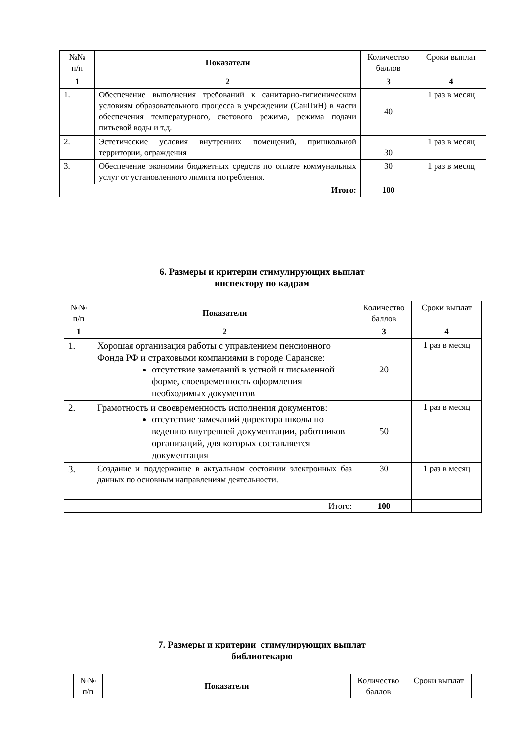| №№ п/п | Показатели | Количество баллов | Сроки выплат |
| --- | --- | --- | --- |
| 1 | 2 | 3 | 4 |
| 1. | Обеспечение выполнения требований к санитарно-гигиеническим условиям образовательного процесса в учреждении (СанПиН) в части обеспечения температурного, светового режима, режима подачи питьевой воды и т.д. | 40 | 1 раз в месяц |
| 2. | Эстетические условия внутренних помещений, пришкольной территории, ограждения | 30 | 1 раз в месяц |
| 3. | Обеспечение экономии бюджетных средств по оплате коммунальных услуг от установленного лимита потребления. | 30 | 1 раз в месяц |
| Итого: | | 100 | |
6. Размеры и критерии стимулирующих выплат
инспектору по кадрам
| №№ п/п | Показатели | Количество баллов | Сроки выплат |
| --- | --- | --- | --- |
| 1 | 2 | 3 | 4 |
| 1. | Хорошая организация работы с управлением пенсионного Фонда РФ и страховыми компаниями в городе Саранске: отсутствие замечаний в устной и письменной форме, своевременность оформления необходимых документов | 20 | 1 раз в месяц |
| 2. | Грамотность и своевременность исполнения документов: отсутствие замечаний директора школы по ведению внутренней документации, работников организаций, для которых составляется документация | 50 | 1 раз в месяц |
| 3. | Создание и поддержание в актуальном состоянии электронных баз данных по основным направлениям деятельности. | 30 | 1 раз в месяц |
| Итого: | | 100 | |
7. Размеры и критерии стимулирующих выплат
библиотекарю
| №№ п/п | Показатели | Количество баллов | Сроки выплат |
| --- | --- | --- | --- |